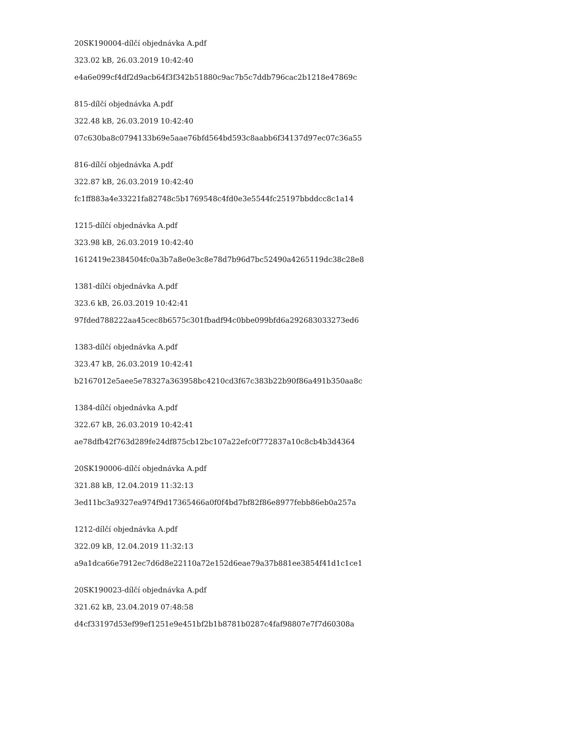20SK190004-dílčí objednávka A.pdf
323.02 kB, 26.03.2019 10:42:40
e4a6e099cf4df2d9acb64f3f342b51880c9ac7b5c7ddb796cac2b1218e47869c
815-dílčí objednávka A.pdf
322.48 kB, 26.03.2019 10:42:40
07c630ba8c0794133b69e5aae76bfd564bd593c8aabb6f34137d97ec07c36a55
816-dílčí objednávka A.pdf
322.87 kB, 26.03.2019 10:42:40
fc1ff883a4e33221fa82748c5b1769548c4fd0e3e5544fc25197bbddcc8c1a14
1215-dílčí objednávka A.pdf
323.98 kB, 26.03.2019 10:42:40
1612419e2384504fc0a3b7a8e0e3c8e78d7b96d7bc52490a4265119dc38c28e8
1381-dílčí objednávka A.pdf
323.6 kB, 26.03.2019 10:42:41
97fded788222aa45cec8b6575c301fbadf94c0bbe099bfd6a292683033273ed6
1383-dílčí objednávka A.pdf
323.47 kB, 26.03.2019 10:42:41
b2167012e5aee5e78327a363958bc4210cd3f67c383b22b90f86a491b350aa8c
1384-dílčí objednávka A.pdf
322.67 kB, 26.03.2019 10:42:41
ae78dfb42f763d289fe24df875cb12bc107a22efc0f772837a10c8cb4b3d4364
20SK190006-dílčí objednávka A.pdf
321.88 kB, 12.04.2019 11:32:13
3ed11bc3a9327ea974f9d17365466a0f0f4bd7bf82f86e8977febb86eb0a257a
1212-dílčí objednávka A.pdf
322.09 kB, 12.04.2019 11:32:13
a9a1dca66e7912ec7d6d8e22110a72e152d6eae79a37b881ee3854f41d1c1ce1
20SK190023-dílčí objednávka A.pdf
321.62 kB, 23.04.2019 07:48:58
d4cf33197d53ef99ef1251e9e451bf2b1b8781b0287c4faf98807e7f7d60308a